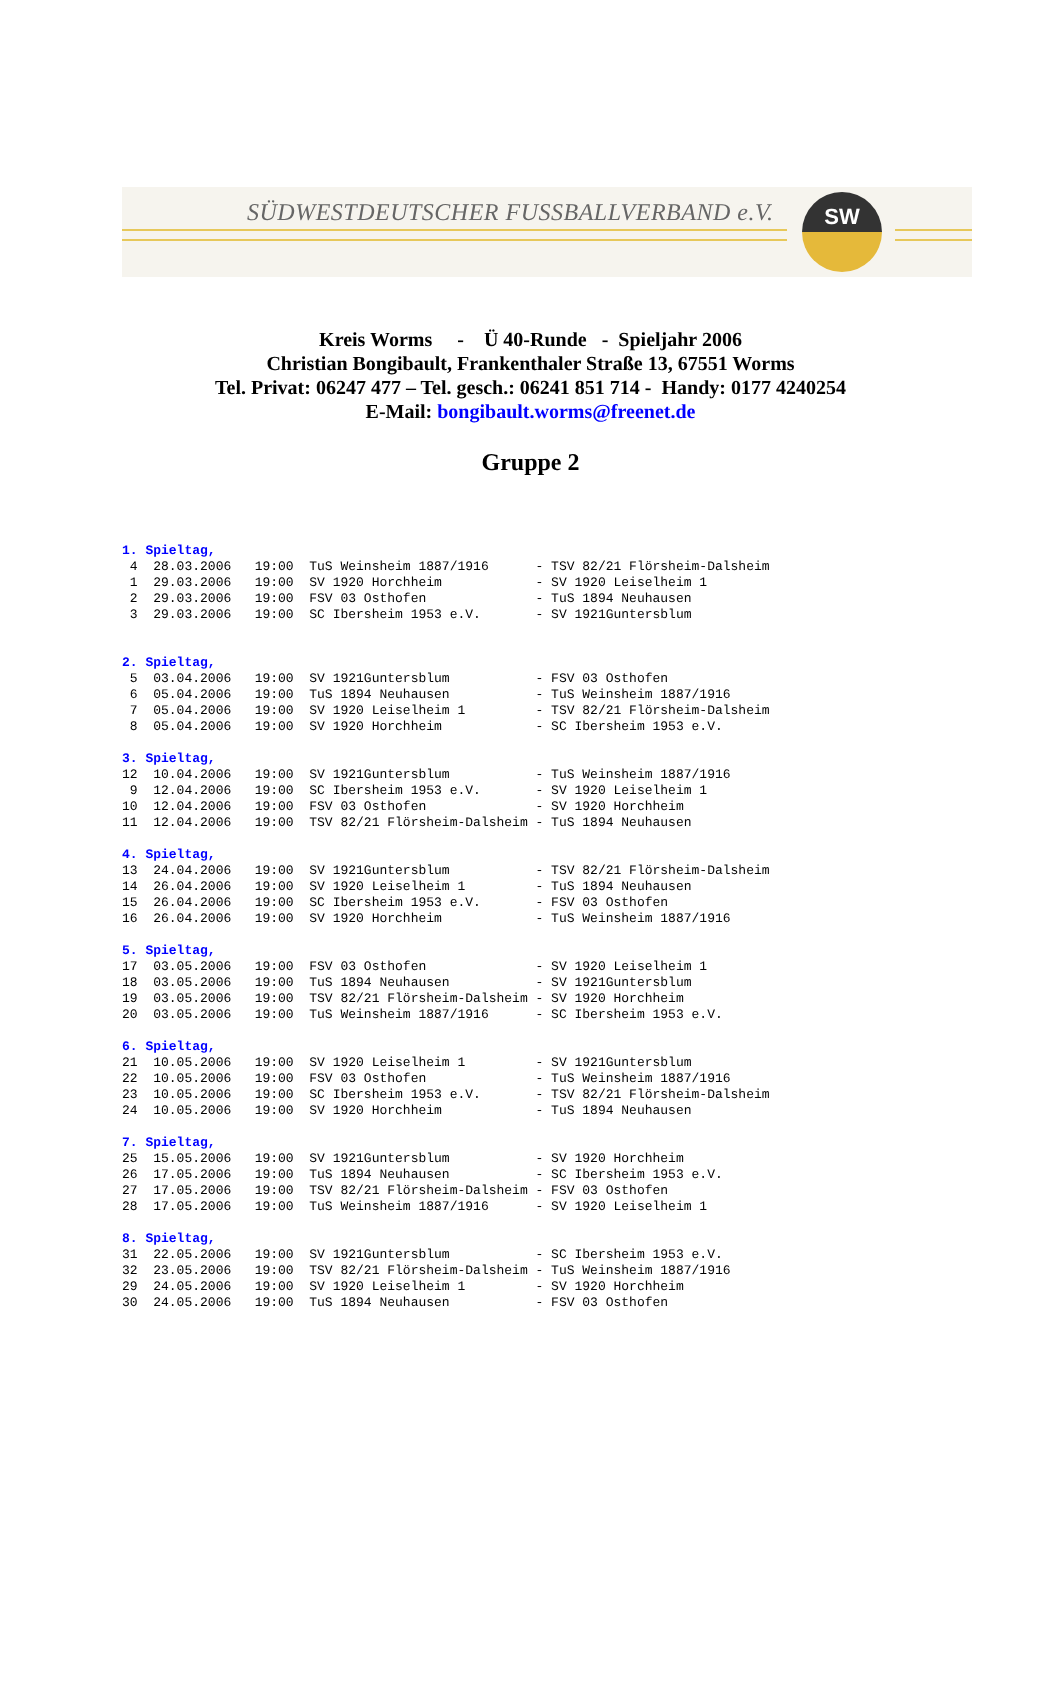SÜDWESTDEUTSCHER FUSSBALLVERBAND e.V.
SW
Kreis Worms - Ü 40-Runde - Spieljahr 2006
Christian Bongibault, Frankenthaler Straße 13, 67551 Worms
Tel. Privat: 06247 477 – Tel. gesch.: 06241 851 714 - Handy: 0177 4240254
E-Mail: bongibault.worms@freenet.de
Gruppe 2
| 1. Spieltag, | | | | |
| 4 | 28.03.2006 | 19:00 | TuS Weinsheim 1887/1916 | - TSV 82/21 Flörsheim-Dalsheim |
| 1 | 29.03.2006 | 19:00 | SV 1920 Horchheim | - SV 1920 Leiselheim 1 |
| 2 | 29.03.2006 | 19:00 | FSV 03 Osthofen | - TuS 1894 Neuhausen |
| 3 | 29.03.2006 | 19:00 | SC Ibersheim 1953 e.V. | - SV 1921Guntersblum |
| 2. Spieltag, | | | | |
| 5 | 03.04.2006 | 19:00 | SV 1921Guntersblum | - FSV 03 Osthofen |
| 6 | 05.04.2006 | 19:00 | TuS 1894 Neuhausen | - TuS Weinsheim 1887/1916 |
| 7 | 05.04.2006 | 19:00 | SV 1920 Leiselheim 1 | - TSV 82/21 Flörsheim-Dalsheim |
| 8 | 05.04.2006 | 19:00 | SV 1920 Horchheim | - SC Ibersheim 1953 e.V. |
| 3. Spieltag, | | | | |
| 12 | 10.04.2006 | 19:00 | SV 1921Guntersblum | - TuS Weinsheim 1887/1916 |
| 9 | 12.04.2006 | 19:00 | SC Ibersheim 1953 e.V. | - SV 1920 Leiselheim 1 |
| 10 | 12.04.2006 | 19:00 | FSV 03 Osthofen | - SV 1920 Horchheim |
| 11 | 12.04.2006 | 19:00 | TSV 82/21 Flörsheim-Dalsheim | - TuS 1894 Neuhausen |
| 4. Spieltag, | | | | |
| 13 | 24.04.2006 | 19:00 | SV 1921Guntersblum | - TSV 82/21 Flörsheim-Dalsheim |
| 14 | 26.04.2006 | 19:00 | SV 1920 Leiselheim 1 | - TuS 1894 Neuhausen |
| 15 | 26.04.2006 | 19:00 | SC Ibersheim 1953 e.V. | - FSV 03 Osthofen |
| 16 | 26.04.2006 | 19:00 | SV 1920 Horchheim | - TuS Weinsheim 1887/1916 |
| 5. Spieltag, | | | | |
| 17 | 03.05.2006 | 19:00 | FSV 03 Osthofen | - SV 1920 Leiselheim 1 |
| 18 | 03.05.2006 | 19:00 | TuS 1894 Neuhausen | - SV 1921Guntersblum |
| 19 | 03.05.2006 | 19:00 | TSV 82/21 Flörsheim-Dalsheim | - SV 1920 Horchheim |
| 20 | 03.05.2006 | 19:00 | TuS Weinsheim 1887/1916 | - SC Ibersheim 1953 e.V. |
| 6. Spieltag, | | | | |
| 21 | 10.05.2006 | 19:00 | SV 1920 Leiselheim 1 | - SV 1921Guntersblum |
| 22 | 10.05.2006 | 19:00 | FSV 03 Osthofen | - TuS Weinsheim 1887/1916 |
| 23 | 10.05.2006 | 19:00 | SC Ibersheim 1953 e.V. | - TSV 82/21 Flörsheim-Dalsheim |
| 24 | 10.05.2006 | 19:00 | SV 1920 Horchheim | - TuS 1894 Neuhausen |
| 7. Spieltag, | | | | |
| 25 | 15.05.2006 | 19:00 | SV 1921Guntersblum | - SV 1920 Horchheim |
| 26 | 17.05.2006 | 19:00 | TuS 1894 Neuhausen | - SC Ibersheim 1953 e.V. |
| 27 | 17.05.2006 | 19:00 | TSV 82/21 Flörsheim-Dalsheim | - FSV 03 Osthofen |
| 28 | 17.05.2006 | 19:00 | TuS Weinsheim 1887/1916 | - SV 1920 Leiselheim 1 |
| 8. Spieltag, | | | | |
| 31 | 22.05.2006 | 19:00 | SV 1921Guntersblum | - SC Ibersheim 1953 e.V. |
| 32 | 23.05.2006 | 19:00 | TSV 82/21 Flörsheim-Dalsheim | - TuS Weinsheim 1887/1916 |
| 29 | 24.05.2006 | 19:00 | SV 1920 Leiselheim 1 | - SV 1920 Horchheim |
| 30 | 24.05.2006 | 19:00 | TuS 1894 Neuhausen | - FSV 03 Osthofen |